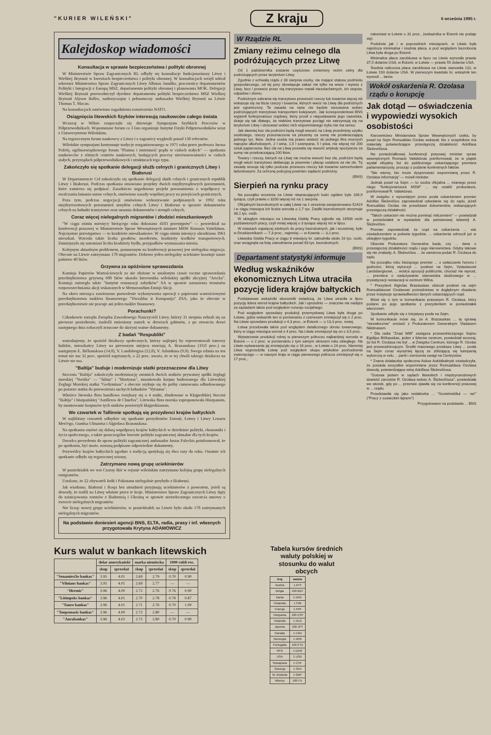"KURIER WILEŃSKI" Z kraju 6 września 1995 r.
Kalejdoskop wiadomości
Konsultacja w sprawie bezpieczeństwa i polityki obronnej
W Ministerstwie Spraw Zagranicznych RL odbyły się konsultacje funkcjonariuszy Litwy i Wielkiej Brytanii w kwestiach bezpieczeństwa i polityki obronnej. W konsultacjach wzięli udział sekretarz Ministerstwa Spraw Zagranicznych Litwy Albinas Januška, pracownicy departamentów Polityki i Integracji z Europą MSZ, departamentu polityki obronnej i planowania MOK. Delegacji Wielkiej Brytanii przewodniczył dyrektor departamentu polityki bezpieczeństwa MSZ Wielkiej Brytanii Alyson Balles, nadzwyczajny i pełnomocny ambasador Wielkiej Brytanii na Litwie Thomas T. Macan.
Na konsultacjach omówiono zagadnienia rozszerzenia NATO.
Osiągnięcia litewskich fizyków interesują naukowców całego świata
Wczoraj w Wilnie rozpoczęło się dziewiąte Sympozjum Szybkich Procesów w Półprzewodnikach. Wspomniane forum co 3 lata organizuje Instytut Fizyki Półprzewodników wraz z Uniwersytetem Wileńskim.
Na tegorocznym forum naukowcy z Litwy i z zagranicy wygłosili ponad 130 referatów.
Wileńskie sympozjum kontynuuje tradycje zorganizowanego w 1971 roku przez profesora Jurasa Poželę, ogólnozwiązkowego forum "Plazma i zmienność prądu w ciałach stałych" — spotkania naukowców z różnych centrów naukowych, badających procesy nierównoważności w ciałach stałych, przyrządach półprzewodnikowych i strukturach tego typu.
Zakończyło się spotkanie delegacji służb celnych i granicznych Litwy i Białorusi
W Departamencie Ceł zakończyło się spotkanie delegacji służb celnych i granicznych republik Litwy i Białorusi. Podczas spotkania omawiano projekty dwóch międzyrządowych porozumień, które zamierza się podpisać. Zasadniczo uzgodniono projekt porozumienia o współpracy w zwalczaniu łamania ustaw celnych, omówiono zasady wspólnej pracy na przejściach granicznych.
Poza tym, podczas negocjacji omówiono wykonywanie podpisanych w 1992 roku międzyresortowych porozumień urzędów celnych Litwy i Białorusi w sprawie dokumentów celnych na ładunki tranzytowe oraz uznania dokumentów i stempli celnych.
Coraz więcej nielegalnych migrantów i złodziei mieszkaniowych
"W ciągu ośmiu miesięcy bieżącego roku dokonano 4103 przestępstw" — powiedział na konferencji prasowej w Ministerstwie Spraw Wewnętrznych minister MSW Romasis Vaitekūnas. Najczęstsze przestępstwa — to kradzieże mieszkaniowe. W ciągu ośmiu miesięcy okradziono 3961 mieszkań. Wzrosła także liczba gwałtów, morderstw, kradzieży środków transportowych. Zmniejszyła się natomiast liczba kradzieży bydła, przypadków wymuszania mienia.
Kolejnym aktualnym problemem, poruszonym na konferencji prasowej jest nielegalna migracja. Obecnie na Litwie zatrzymano 170 migrantów. Dobowo jeden nielegalny uciekinier kosztuje nasze państwo 40 litów.
Grzywna za opóźnione sprawozdania
Komisja Papierów Wartościowych za nie złożone w ustalonym czasie roczne sprawozdania przedsiębiorstwa grzywną 600 litów ukarała kierownika wileńskiej spółki akcyjnej "Arscka". Komisja ostrzegła także "Instytut restauracji zabytków" SA w sprawie naruszenia terminów rozpowszechniania akcji wskazanych w Memorandum Emisji Akcji.
Na okres miesiąca zawieszono pozwolenie wykonywania operacji z papierami wartościowymi przedsiębiorstwu maklera finansowego "Visvaldas ir Kompanija" ZSA, jako że obecnie w przedsiębiorstwie nie pracuje ani jeden makler finansowy.
Porachunki?
Członkowie zarządu Związku Zawodowego Nauczycieli Litwy, którzy 31 sierpnia zebrali się na pierwsze posiedzenie, znaleźli zmieniony zamek w drzwiach gabinetu, a po otwarciu drzwi następnego dnia zobaczyli zrzucone do skrzyni ważne dokumenty.
Z badań "Respubliki"
wnioskujemy, że spośród działaczy społecznych, którzy najlepiej by reprezentowali interesy ludzkie, mieszkańcy Litwy na pierwszym miejscu stawiają A. Brazauskasa (19,0 proc.) na następnym E. Bičkauskasa (14,0), V. Landsbergisa (12,0), V. Adamkusa (9,0). Swego zdania na ten temat nie ma 32 proc. spośród zapytanych, a 22 proc. uważa, że w tej chwili takiego działacza na Litwie nie ma.
"Baltija" buduje i modernizuje statki przeznaczone dla Litwy
Stocznia "Baltija" zakończyła modernizację ostatnich dwóch statków prywatnej spółki żeglugi morskiej "Vortika" — "Julius" i "Martynas", zmontowała korpus budowanego dla Litewskiej Żeglugi Morskiej statku "Gedyminas" a obecnie szykuje się do próby cumowania odbudowanego po pożarze statku do przewożenia suchych ładunków "Vytautas".
Wkrótce litewska flota handlowa zwiększy się o 4 statki, zbudowane w Kłajpedzkiej Stoczni "Baltija" i hiszpańskiej "Astilleros de Chuelva". Litewska flota morska zaproponowała Hiszpanom, by montowanie korpusów tych statków powierzyli kłajpedzianom.
We czwartek w Tallinnie spotkają się prezydenci krajów bałtyckich
W najbliższy czwartek odbędzie się spotkanie prezydentów Estonii, Łotwy i Litwy Lenarta Meri'ego, Guntisa Ulmanisa i Algirdasa Brazauskasa.
Na spotkaniu omówi się dalszą współpracę krajów bałtyckich w dziedzinie polityki, ekonomiki i życia społecznego, a także poszczególne kwestie polityki zagranicznej aktualne dla tych krajów.
Doradca prezydenta do spraw polityki zagranicznej ambasador Justas Paleckis poinformował, że po spotkaniu, być może, zostaną podpisane odpowiednie dokumenty.
Przywódcy krajów bałtyckich zgodnie z tradycją spotykają się dwa razy do roku. Ostatnie ich spotkanie odbyło się tegorocznej wiosny.
Zatrzymano nową grupę uciekinierów
W poniedziałek we wsi Czarny Bór w rejonie wileńskim zatrzymano kolejną grupę nielegalnych emigrantów.
Ustalono, że 22 obywateli Indii i Pakistanu nielegalnie przybyło z Białorusi.
Jak wiadomo, Białoruś i Rosja bez utrudnień przyjmują uciekinierów z powrotem, jeżeli są dowody, że trafili na Litwę właśnie przez te kraje. Ministerstwo Spraw Zagranicznych Litwy dąży do zainicjowania rozmów z Białorusią i Ukrainą w sprawie niezwłocznego zawarcia umowy o zwrocie nielegalnych migrantów.
Nie licząc nowej grupy uciekinierów, w poniedziałek na Litwie było około 170 zatrzymanych nielegalnych migrantów.
Na podstawie doniesień agencji BNS, ELTA, radia, prasy i inf. własnych przygotowała Krytyna ADAMOWICZ
W Rządzie RL
Zmiany reżimu celnego dla podróżujących przez Litwę
Od 1 października zostanie częściowo zmieniony reżim celny dla podróżujących przez terytorium Litwy.
Zgodnie z uchwałą rządu z 30 sierpnia osoby, nie mające statusu podmiotu gospodarczego, od tej pory obowiązuje zakaz nie tylko na wwóz i wywóz z Litwy, lecz i przewóz przez nią tranzytowo metali nieszlachetnych, ich stopów, odpadów i złomu.
Podróżnym zabrania się tranzytowo przewozić rzeczy lub towarów więcej niż wskazuje się na liście rzeczy i towarów, których wwóz na Litwę dla podróżnych jest ograniczony. Ta zasada na razie nie będzie stosowana wobec podróżujących tranzytowo transportem kolejowym. Jak korespondentowi BNS wyjaśnił funkcjonariusz rządowy, który prosił o niepodawanie jego nazwiska, dzieje się tak dlatego, że niektóre tranzytowe pociągi nie zatrzymują się na terytorium Litwy i stosować wobec nich wspomnianego trybu nie ma sensu.
Jak dawniej bez cła podróżni będą mogli wwozić na Litwę przedmioty użytku osobistego, rzeczy przeznaczone na prezenty za sumę nie przekraczającą jednego tys. litów. Jedna osoba ma prawo wwieźć do jednego litra mocnych napojów alkoholowych, 2 l wina, 1,5 l szampana, 5 l piwa, nie więcej niż 200 sztuk papierosów. Bez cła na Litwę pozwala się wwozić artykuły spożywcze za sumę nie przekraczającą 200 litów.
Towary i rzeczy, których na Litwę nie można wwozić bez cła, podróżni będą mogli wieźć tranzytowo deklarując je pisemnie i płacąc ustalone za nie cło. Tę zasadę stosuje się tylko podczas przewozu rzeczy lub towarów samochodami ładunkowymi. Za ochronę policyjną powinien zapłacić podróżny.
(BNS)
Sierpień na rynku pracy
Na początku września na Litwie niepracujących ludzi ogółem było 106,9 tysiąca, czyli prawie o 3200 więcej niż na 1 sierpnia.
Oficjalnych bezrobotnych w całej Litwie na 1 września zarejestrowano 52419 i w ciągu miesiąca ich liczba wzrosła o 2,7 tys. Zasiłki bezrobotnych otrzymuje 38,1 tys. osób.
W ubiegłym miesiącu na Litewską Giełdę Pracy zgłosiło się 16506 osób pozbawionych pracy, czyli mniej więcej o 3 tysiące więcej niż w lipcu.
W miastach najwięcej zdolnych do pracy bezrobotnych, jak i wcześniej, było w Druskiennikach — 7,3 proc., najmniej — w Kownie — 3,2 proc.
Litewska Giełda Pracy w ciągu 8 miesięcy br. zatrudniła około 16 tys. osób, oraz wciągnęła na listę zatrudnienia ponad 63 tys. bezrobotnych.
(BNS)
Departament statystyki informuje
Według wskaźników ekonomicznych Litwa utraciła pozycję lidera krajów bałtyckich
Podstawowe wskaźniki ekonomiki świadczą, że Litwa utraciła w lipcu pozycję lidera wśród krajów bałtyckich. Jak i uprzednio — znacznie nie nadąża za sąsiadami także pod względem rozwoju socjalnego.
Pod względem sprzedaży produkcji przemysłowej Litwa była druga po Łotwie, gdzie wskaźnik ten w porównaniu z czerwcem zmniejszył się o 2 proc. Na Litwie sprzedano produkcji o 4,3 proc., w Estonii — o 13,3 proc. mniej.
Łotwa przodowała także pod względem detalicznego obrotu towarowego, który w ciągu miesiąca wzrósł o 4 proc. Na Litwie zmniejszył się on o 3,5 proc.
Wytwarzanie produkcji rolnej w pierwszym półroczu najbardziej wzrosło w Estonii — o 2 proc. w porównaniu z tym samym okresem roku ubiegłego. Na Litwie wytwarzanie jej zmniejszyło się o 16 proc., w Łotwie o 24 proc. Niemniej Litwa wyprzedziła Łotwę pod względem skupu artykułów pochodzenia zwierzęcego — w naszym kraju w ciągu pierwszego półrocza zmniejszył się o 17 proc.,
natomiast w Łotwie o 31 proc., (wskaźnika w Estonii nie podaje się).
Podobnie jak i w poprzednich miesiącach, w Litwie była najniższa minimalna i średnia płaca, a pod względem bezrobocia Litwa była druga po Estonii.
Minimalna płaca zarobkowa w lipcu na Litwie wynosiła prawie 37,5 dolarów USA, w Estonii, w Łotwie — prawie 55 dolarów USA.
Średnia naliczona płaca zarobkowa na Litwie stanowiła 132, w Łotwie 193 dolarów USA. W pierwszym kwartale br. wskaźnik ten wynosił ... larów.
Wokół oskarżenia R. Ozolasa rządu o korupcję
Jak dotąd — oświadczenia i wypowiedzi wysokich osobistości
Kierownictwo Ministerstwa Spraw Wewnętrznych czeka, by poseł na Sejm Romualdas Ozolas wskazał, kto z urzędników ma materiały potwierdzające przestępczą działalność Adolfasa Šleževičiusa.
Na poniedziałkowej konferencji prasowej minister spraw wewnętrznych Romasis Vaitekūnas poinformował, że w piątek wysłał oficjalny list do publicznego oskarżającego premiera parlamentarzysty, prosząc o podanie konkretnych faktów.
"Nie wiemy, kto może dysponować wspomnianą przez R. Ozolasa informacją" — mówił minister.
Jednak poseł na Sejm — to osoba oficjalna ... mianego przez niego "funkcjonariusza MSW" ... się ustalić prokuratura, poinformował R. Vaitekūnas.
W związku z wysuniętym przez posła oskarżeniem premier Adolfas Šleževičius zapowiedział odwołanie się do sądu, jeżeli Romualdas Ozolas nie przedstawi dokumentów, wskazujących przestępczą działalność.
"Takich oskarżeń nie można pominąć milczeniem" — powiedział w poniedziałek w wywiadzie dla państwowej telewizji A. Šleževičius.
Premier zapowiedział, że rząd na oskarżenia ... wie oświadczeniem w połowie tygodnia. ... oskarżenia odrzucił już w ubiegłym tygodniu.
Obecnie Prokuratura Generalna bada, czy ... dane o przestępczej działalności rządu i jego kierownictwa. Gdyby takowe się nie znalazły, A. Šleževičius ... że zamierza podać R. Ozolasa do sądu.
Na początku roku bieżącego premier ... o uwłaczanie honoru i godności, którą wytoczył ... posłowi na Sejm, Vytautasowi Landsbergisowi, ... wódca opozycji publicznie, chociaż nie wprost, ... premiera o nadużywanie stanowiska służbowego w ... prywatyzacji restauracji w centrum Wilna.
* Prezydent Algirdas Brazauskas obiecał posłowi na sejm Romualdasowi Ozolasowi pośrednictwo w dogłębnym zbadaniu przez instytucje sprawiedliwości danych oskarżających rząd.
Mówi się o tym w komunikacie prasowym R. Ozolasa, który podano po jego spotkaniu z prezydentem w poniedziałek wieczorem.
Spotkanie odbyło się z inicjatywy posła na Sejm.
W komunikacie mówi się, że A. Brazauskas ... tę sprawę "niezwłocznie" omówić z Prokuratorem Generalnym Vladasem Nikitinasem.
* Dla radia "Znad Willi" zastępca przewodniczącego Sejmu Egidijus Bičkauskas, jeden z liderów centrum, powiedział wczoraj, że list R. Ozolasa nie był ... w Związku Centrum, którego R. Ozolas jest przewodniczącym. Środki masowego przekazu Litwy ... posła na Sejm coraz wyraźniej łączą ze zbliżającą się kampanią wyborczą w celu ... partii i zwrócenia uwagi na Centrystów.
* Znana działaczka społeczna Aukse Aukštikalnytė oświadczyła, że posiada wszystkie wspomniane przez Romualdasa Ozolasa dowody, potwierdzające winę Adolfasa Šleževičiusa.
"Gotowa jestem w sądach litewskich i międzynarodowych dowieść zarzutów R. Ozolasa wobec A. Šleževičiusa", powiedziała we wtorek, gdy po ... przerwie zjawiła się na konferencji prasowej w ... rządu.
Przedstawiła się jako redaktorka ... "Sovietmėšliui — ne!" ("Precz z sowieckim łajnem")
Przygotowano na podstawie ... BNS
Kurs walut w bankach litewskich
| | dolar amerykański | | marka niemiecka | | 1000 rubli ros. | |
| --- | --- | --- | --- | --- | --- | --- |
| | skup | sprzedaż | skup | sprzedaż | skup | sprzedaż |
| "Senamiesčio bankas" | 3.95 | 4.01 | 2.69 | 2.79 | 0.70 | 0.90 |
| "Vilniaus bankas" | 3.95 | 4.01 | 2.69 | 2.77 | — | — |
| "Hermis" | 3.96 | 4.00 | 2.72 | 2.76 | 0.76 | 0.90 |
| "Litimpeks bankas" | 3.96 | 4.01 | 2.70 | 2.78 | 0.78 | 0.87 |
| "Tauro bankas" | 3.96 | 4.01 | 2.71 | 2.76 | 0.70 | 1.00 |
| "Taupomasis bankas" | 3.96 | 4.00 | 2.72 | 2.80 | — | — |
| "Aurabankas" | 3.96 | 4.02 | 2.72 | 2.80 | 0.70 | 0.90 |
Tabela kursów średnich waluty polskiej w stosunku do walut obcych
| kraj | waluta |
| --- | --- |
| Austria | 1 ATS |
| Belgia | 100 BEF |
| Dania | 1 DKK |
| Finlandia | 1 FIM |
| Francja | 1 FRF |
| Hiszpania | 100 ESP |
| Holandia | 1 NLG |
| Japonia | 100 JPY |
| Kanada | 1 CAD |
| Norwegia | 1 NOK |
| Portugalia | 100 PTE |
| RFN | 1 DEM |
| USA | 1 USD |
| Szwajcaria | 1 CHF |
| Szwecja | 1 SEK |
| W. Brytania | 1 GBP |
| Włochy | 100 ITL |